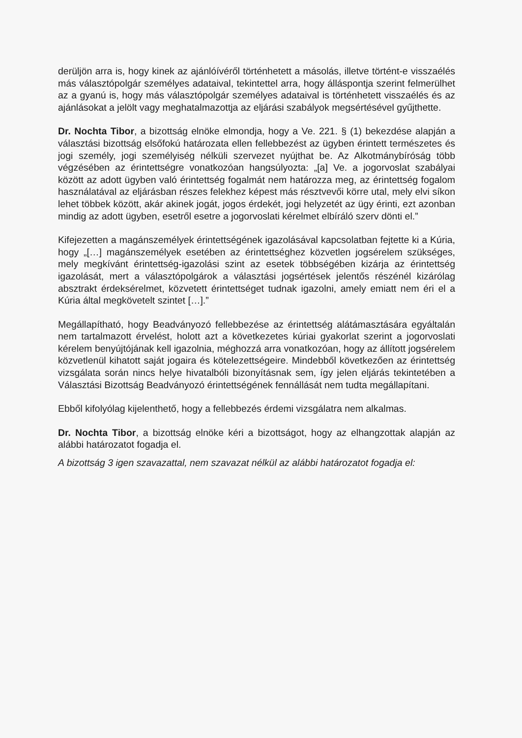derüljön arra is, hogy kinek az ajánlóívéről történhetett a másolás, illetve történt-e visszaélés más választópolgár személyes adataival, tekintettel arra, hogy álláspontja szerint felmerülhet az a gyanú is, hogy más választópolgár személyes adataival is történhetett visszaélés és az ajánlásokat a jelölt vagy meghatalmazottja az eljárási szabályok megsértésével gyűjthette.
Dr. Nochta Tibor, a bizottság elnöke elmondja, hogy a Ve. 221. § (1) bekezdése alapján a választási bizottság elsőfokú határozata ellen fellebbezést az ügyben érintett természetes és jogi személy, jogi személyiség nélküli szervezet nyújthat be. Az Alkotmánybíróság több végzésében az érintettségre vonatkozóan hangsúlyozta: „[a] Ve. a jogorvoslat szabályai között az adott ügyben való érintettség fogalmát nem határozza meg, az érintettség fogalom használatával az eljárásban részes felekhez képest más résztvevői körre utal, mely elvi síkon lehet többek között, akár akinek jogát, jogos érdekét, jogi helyzetét az ügy érinti, ezt azonban mindig az adott ügyben, esetről esetre a jogorvoslati kérelmet elbíráló szerv dönti el.”
Kifejezetten a magánszemélyek érintettségének igazolásával kapcsolatban fejtette ki a Kúria, hogy „[…] magánszemélyek esetében az érintettséghez közvetlen jogsérelem szükséges, mely megkívánt érintettség-igazolási szint az esetek többségében kizárja az érintettség igazolását, mert a választópolgárok a választási jogsértések jelentős részénél kizárólag absztrakt érdeksérelmet, közvetett érintettséget tudnak igazolni, amely emiatt nem éri el a Kúria által megkövetelt szintet […].”
Megállapítható, hogy Beadványozó fellebbezése az érintettség alátámasztására egyáltalán nem tartalmazott érvelést, holott azt a következetes kúriai gyakorlat szerint a jogorvoslati kérelem benyújtójának kell igazolnia, méghozzá arra vonatkozóan, hogy az állított jogsérelem közvetlenül kihatott saját jogaira és kötelezettségeire. Mindebből következően az érintettség vizsgálata során nincs helye hivatalbóli bizonyításnak sem, így jelen eljárás tekintetében a Választási Bizottság Beadványozó érintettségének fennállását nem tudta megállapítani.
Ebből kifolyólag kijelenthető, hogy a fellebbezés érdemi vizsgálatra nem alkalmas.
Dr. Nochta Tibor, a bizottság elnöke kéri a bizottságot, hogy az elhangzottak alapján az alábbi határozatot fogadja el.
A bizottság 3 igen szavazattal, nem szavazat nélkül az alábbi határozatot fogadja el: